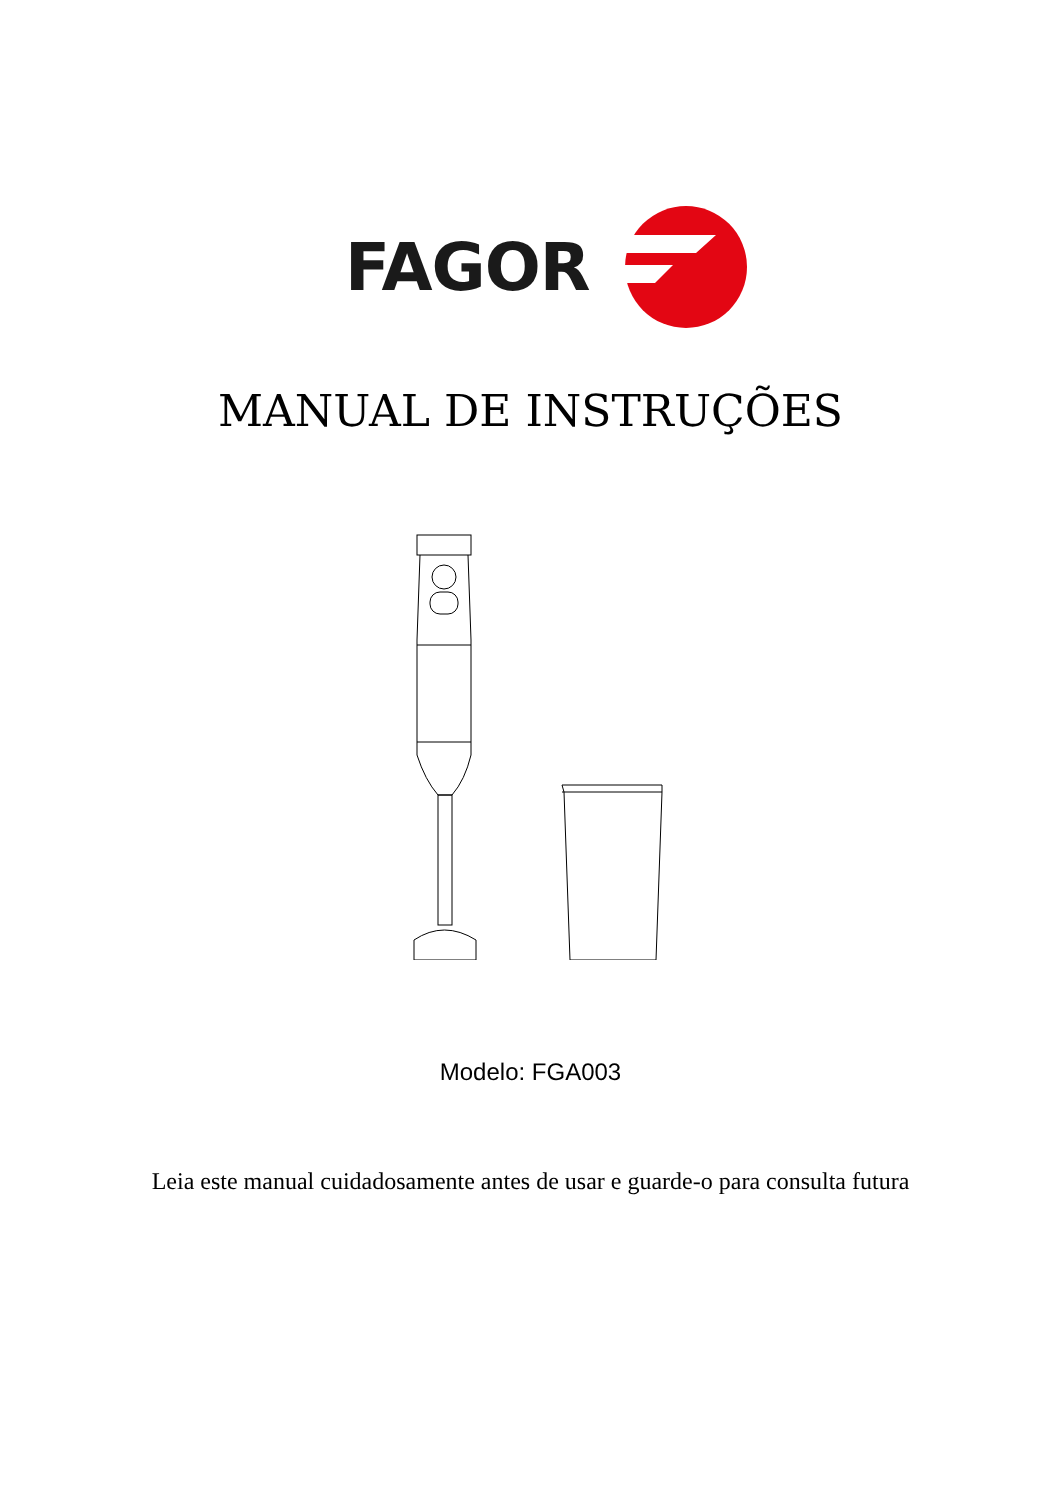FAGOR
MANUAL DE INSTRUÇÕES
Modelo: FGA003
Leia este manual cuidadosamente antes de usar e guarde-o para consulta futura